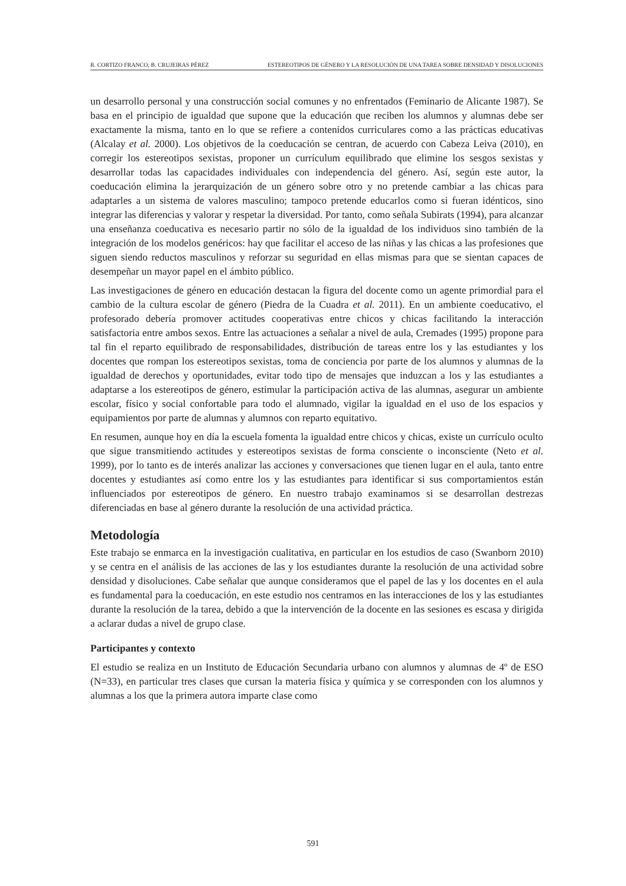R. CORTIZO FRANCO, B. CRUJEIRAS PÉREZ ESTEREOTIPOS DE GÉNERO Y LA RESOLUCIÓN DE UNA TAREA SOBRE DENSIDAD Y DISOLUCIONES
un desarrollo personal y una construcción social comunes y no enfrentados (Feminario de Alicante 1987). Se basa en el principio de igualdad que supone que la educación que reciben los alumnos y alumnas debe ser exactamente la misma, tanto en lo que se refiere a contenidos curriculares como a las prácticas educativas (Alcalay et al. 2000). Los objetivos de la coeducación se centran, de acuerdo con Cabeza Leiva (2010), en corregir los estereotipos sexistas, proponer un currículum equilibrado que elimine los sesgos sexistas y desarrollar todas las capacidades individuales con independencia del género. Así, según este autor, la coeducación elimina la jerarquización de un género sobre otro y no pretende cambiar a las chicas para adaptarles a un sistema de valores masculino; tampoco pretende educarlos como si fueran idénticos, sino integrar las diferencias y valorar y respetar la diversidad. Por tanto, como señala Subirats (1994), para alcanzar una enseñanza coeducativa es necesario partir no sólo de la igualdad de los individuos sino también de la integración de los modelos genéricos: hay que facilitar el acceso de las niñas y las chicas a las profesiones que siguen siendo reductos masculinos y reforzar su seguridad en ellas mismas para que se sientan capaces de desempeñar un mayor papel en el ámbito público.
Las investigaciones de género en educación destacan la figura del docente como un agente primordial para el cambio de la cultura escolar de género (Piedra de la Cuadra et al. 2011). En un ambiente coeducativo, el profesorado debería promover actitudes cooperativas entre chicos y chicas facilitando la interacción satisfactoria entre ambos sexos. Entre las actuaciones a señalar a nivel de aula, Cremades (1995) propone para tal fin el reparto equilibrado de responsabilidades, distribución de tareas entre los y las estudiantes y los docentes que rompan los estereotipos sexistas, toma de conciencia por parte de los alumnos y alumnas de la igualdad de derechos y oportunidades, evitar todo tipo de mensajes que induzcan a los y las estudiantes a adaptarse a los estereotipos de género, estimular la participación activa de las alumnas, asegurar un ambiente escolar, físico y social confortable para todo el alumnado, vigilar la igualdad en el uso de los espacios y equipamientos por parte de alumnas y alumnos con reparto equitativo.
En resumen, aunque hoy en día la escuela fomenta la igualdad entre chicos y chicas, existe un currículo oculto que sigue transmitiendo actitudes y estereotipos sexistas de forma consciente o inconsciente (Neto et al. 1999), por lo tanto es de interés analizar las acciones y conversaciones que tienen lugar en el aula, tanto entre docentes y estudiantes así como entre los y las estudiantes para identificar si sus comportamientos están influenciados por estereotipos de género. En nuestro trabajo examinamos si se desarrollan destrezas diferenciadas en base al género durante la resolución de una actividad práctica.
Metodología
Este trabajo se enmarca en la investigación cualitativa, en particular en los estudios de caso (Swanborn 2010) y se centra en el análisis de las acciones de las y los estudiantes durante la resolución de una actividad sobre densidad y disoluciones. Cabe señalar que aunque consideramos que el papel de las y los docentes en el aula es fundamental para la coeducación, en este estudio nos centramos en las interacciones de los y las estudiantes durante la resolución de la tarea, debido a que la intervención de la docente en las sesiones es escasa y dirigida a aclarar dudas a nivel de grupo clase.
Participantes y contexto
El estudio se realiza en un Instituto de Educación Secundaria urbano con alumnos y alumnas de 4º de ESO (N=33), en particular tres clases que cursan la materia física y química y se corresponden con los alumnos y alumnas a los que la primera autora imparte clase como
591